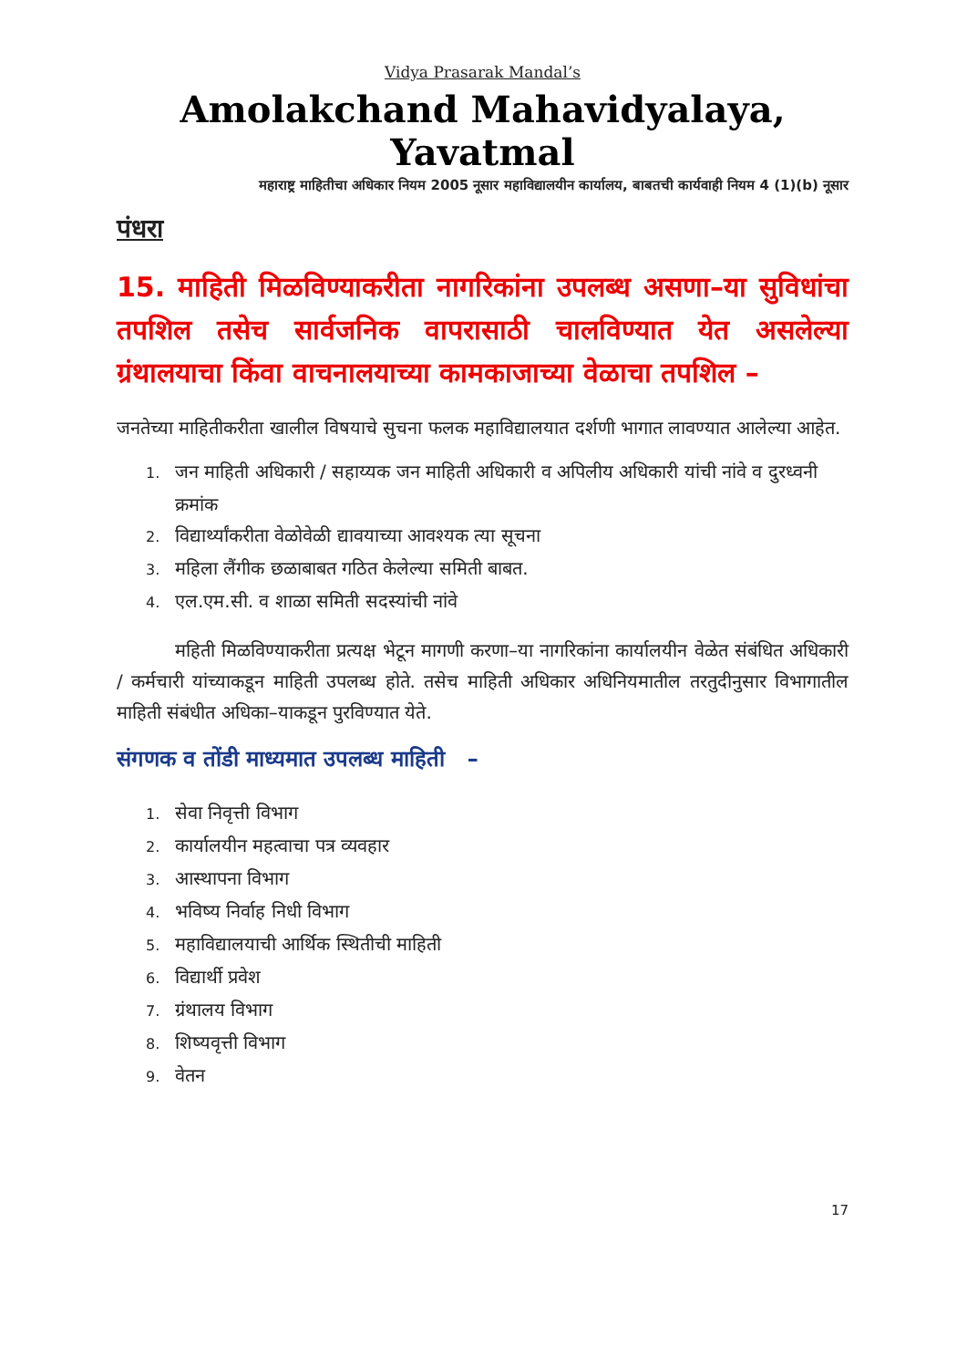Vidya Prasarak Mandal’s
Amolakchand Mahavidyalaya, Yavatmal
महाराष्ट्र माहितीचा अधिकार नियम 2005 नूसार महाविद्यालयीन कार्यालय, बाबतची कार्यवाही नियम 4 (1)(b) नूसार
पंधरा
15. माहिती मिळविण्याकरीता नागरिकांना उपलब्ध असणा–या सुविधांचा तपशिल तसेच सार्वजनिक वापरासाठी चालविण्यात येत असलेल्या ग्रंथालयाचा किंवा वाचनालयाच्या कामकाजाच्या वेळाचा तपशिल –
जनतेच्या माहितीकरीता खालील विषयाचे सुचना फलक महाविद्यालयात दर्शणी भागात लावण्यात आलेल्या आहेत.
1. जन माहिती अधिकारी / सहाय्यक जन माहिती अधिकारी व अपिलीय अधिकारी यांची नांवे व दुरध्वनी क्रमांक
2. विद्यार्थ्यांकरीता वेळोवेळी द्यावयाच्या आवश्यक त्या सूचना
3. महिला लैंगीक छळाबाबत गठित केलेल्या समिती बाबत.
4. एल.एम.सी. व शाळा समिती सदस्यांची नांवे
महिती मिळविण्याकरीता प्रत्यक्ष भेटून मागणी करणा–या नागरिकांना कार्यालयीन वेळेत संबंधित अधिकारी / कर्मचारी यांच्याकडून माहिती उपलब्ध होते. तसेच माहिती अधिकार अधिनियमातील तरतुदीनुसार विभागातील माहिती संबंधीत अधिका–याकडून पुरविण्यात येते.
संगणक व तोंडी माध्यमात उपलब्ध माहिती –
1. सेवा निवृत्ती विभाग
2. कार्यालयीन महत्वाचा पत्र व्यवहार
3. आस्थापना विभाग
4. भविष्य निर्वाह निधी विभाग
5. महाविद्यालयाची आर्थिक स्थितीची माहिती
6. विद्यार्थी प्रवेश
7. ग्रंथालय विभाग
8. शिष्यवृत्ती विभाग
9. वेतन
17